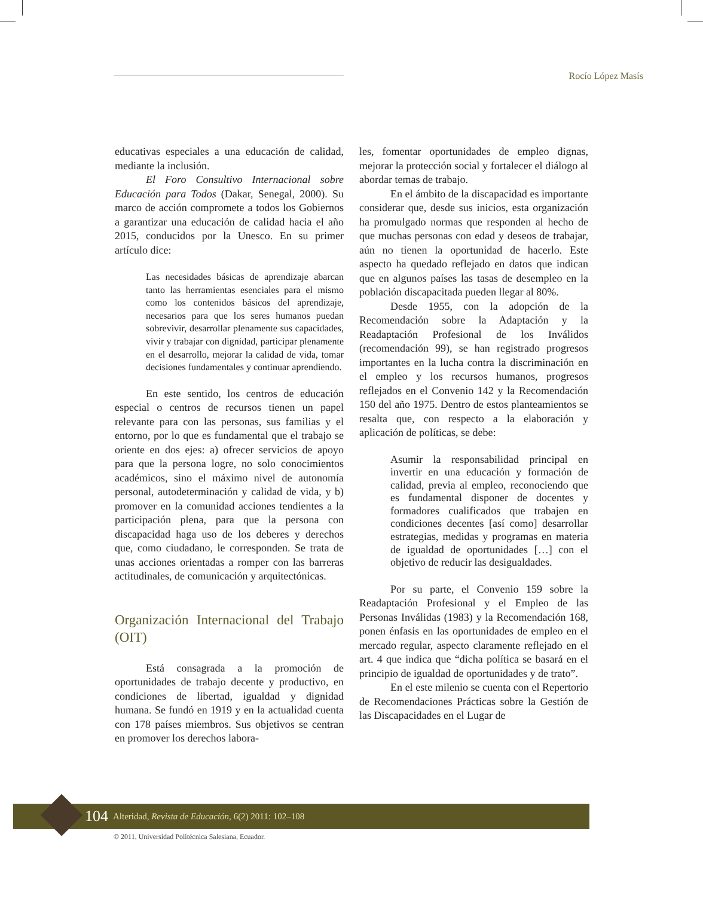Rocío López Masís
educativas especiales a una educación de calidad, mediante la inclusión.
El Foro Consultivo Internacional sobre Educación para Todos (Dakar, Senegal, 2000). Su marco de acción compromete a todos los Gobiernos a garantizar una educación de calidad hacia el año 2015, conducidos por la Unesco. En su primer artículo dice:
Las necesidades básicas de aprendizaje abarcan tanto las herramientas esenciales para el mismo como los contenidos básicos del aprendizaje, necesarios para que los seres humanos puedan sobrevivir, desarrollar plenamente sus capacidades, vivir y trabajar con dignidad, participar plenamente en el desarrollo, mejorar la calidad de vida, tomar decisiones fundamentales y continuar aprendiendo.
En este sentido, los centros de educación especial o centros de recursos tienen un papel relevante para con las personas, sus familias y el entorno, por lo que es fundamental que el trabajo se oriente en dos ejes: a) ofrecer servicios de apoyo para que la persona logre, no solo conocimientos académicos, sino el máximo nivel de autonomía personal, autodeterminación y calidad de vida, y b) promover en la comunidad acciones tendientes a la participación plena, para que la persona con discapacidad haga uso de los deberes y derechos que, como ciudadano, le corresponden. Se trata de unas acciones orientadas a romper con las barreras actitudinales, de comunicación y arquitectónicas.
Organización Internacional del Trabajo (OIT)
Está consagrada a la promoción de oportunidades de trabajo decente y productivo, en condiciones de libertad, igualdad y dignidad humana. Se fundó en 1919 y en la actualidad cuenta con 178 países miembros. Sus objetivos se centran en promover los derechos labora-
les, fomentar oportunidades de empleo dignas, mejorar la protección social y fortalecer el diálogo al abordar temas de trabajo.
En el ámbito de la discapacidad es importante considerar que, desde sus inicios, esta organización ha promulgado normas que responden al hecho de que muchas personas con edad y deseos de trabajar, aún no tienen la oportunidad de hacerlo. Este aspecto ha quedado reflejado en datos que indican que en algunos países las tasas de desempleo en la población discapacitada pueden llegar al 80%.
Desde 1955, con la adopción de la Recomendación sobre la Adaptación y la Readaptación Profesional de los Inválidos (recomendación 99), se han registrado progresos importantes en la lucha contra la discriminación en el empleo y los recursos humanos, progresos reflejados en el Convenio 142 y la Recomendación 150 del año 1975. Dentro de estos planteamientos se resalta que, con respecto a la elaboración y aplicación de políticas, se debe:
Asumir la responsabilidad principal en invertir en una educación y formación de calidad, previa al empleo, reconociendo que es fundamental disponer de docentes y formadores cualificados que trabajen en condiciones decentes [así como] desarrollar estrategias, medidas y programas en materia de igualdad de oportunidades […] con el objetivo de reducir las desigualdades.
Por su parte, el Convenio 159 sobre la Readaptación Profesional y el Empleo de las Personas Inválidas (1983) y la Recomendación 168, ponen énfasis en las oportunidades de empleo en el mercado regular, aspecto claramente reflejado en el art. 4 que indica que “dicha política se basará en el principio de igualdad de oportunidades y de trato”.
En el este milenio se cuenta con el Repertorio de Recomendaciones Prácticas sobre la Gestión de las Discapacidades en el Lugar de
104 Alteridad, Revista de Educación, 6(2) 2011: 102–108
© 2011, Universidad Politécnica Salesiana, Ecuador.